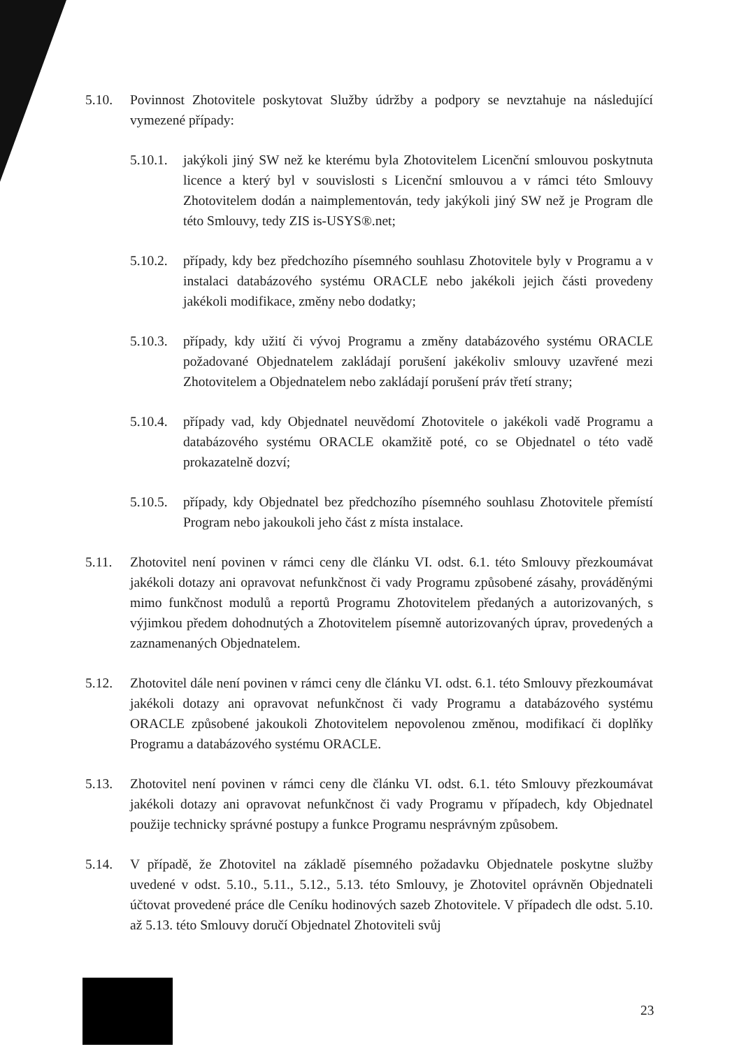5.10. Povinnost Zhotovitele poskytovat Služby údržby a podpory se nevztahuje na následující vymezené případy:
5.10.1.
jakýkoli jiný SW než ke kterému byla Zhotovitelem Licenční smlouvou poskytnuta licence a který byl v souvislosti s Licenční smlouvou a v rámci této Smlouvy Zhotovitelem dodán a naimplementován, tedy jakýkoli jiný SW než je Program dle této Smlouvy, tedy ZIS is-USYS®.net;
5.10.2.
případy, kdy bez předchozího písemného souhlasu Zhotovitele byly v Programu a v instalaci databázového systému ORACLE nebo jakékoli jejich části provedeny jakékoli modifikace, změny nebo dodatky;
5.10.3.
případy, kdy užití či vývoj Programu a změny databázového systému ORACLE požadované Objednatelem zakládají porušení jakékoliv smlouvy uzavřené mezi Zhotovitelem a Objednatelem nebo zakládají porušení práv třetí strany;
5.10.4.
případy vad, kdy Objednatel neuvědomí Zhotovitele o jakékoli vadě Programu a databázového systému ORACLE okamžitě poté, co se Objednatel o této vadě prokazatelně dozví;
5.10.5.
případy, kdy Objednatel bez předchozího písemného souhlasu Zhotovitele přemístí Program nebo jakoukoli jeho část z místa instalace.
5.11. Zhotovitel není povinen v rámci ceny dle článku VI. odst. 6.1. této Smlouvy přezkoumávat jakékoli dotazy ani opravovat nefunkčnost či vady Programu způsobené zásahy, prováděnými mimo funkčnost modulů a reportů Programu Zhotovitelem předaných a autorizovaných, s výjimkou předem dohodnutých a Zhotovitelem písemně autorizovaných úprav, provedených a zaznamenaných Objednatelem.
5.12. Zhotovitel dále není povinen v rámci ceny dle článku VI. odst. 6.1. této Smlouvy přezkoumávat jakékoli dotazy ani opravovat nefunkčnost či vady Programu a databázového systému ORACLE způsobené jakoukoli Zhotovitelem nepovolenou změnou, modifikací či doplňky Programu a databázového systému ORACLE.
5.13. Zhotovitel není povinen v rámci ceny dle článku VI. odst. 6.1. této Smlouvy přezkoumávat jakékoli dotazy ani opravovat nefunkčnost či vady Programu v případech, kdy Objednatel použije technicky správné postupy a funkce Programu nesprávným způsobem.
5.14. V případě, že Zhotovitel na základě písemného požadavku Objednatele poskytne služby uvedené v odst. 5.10., 5.11., 5.12., 5.13. této Smlouvy, je Zhotovitel oprávněn Objednateli účtovat provedené práce dle Ceníku hodinových sazeb Zhotovitele. V případech dle odst. 5.10. až 5.13. této Smlouvy doručí Objednatel Zhotoviteli svůj
23